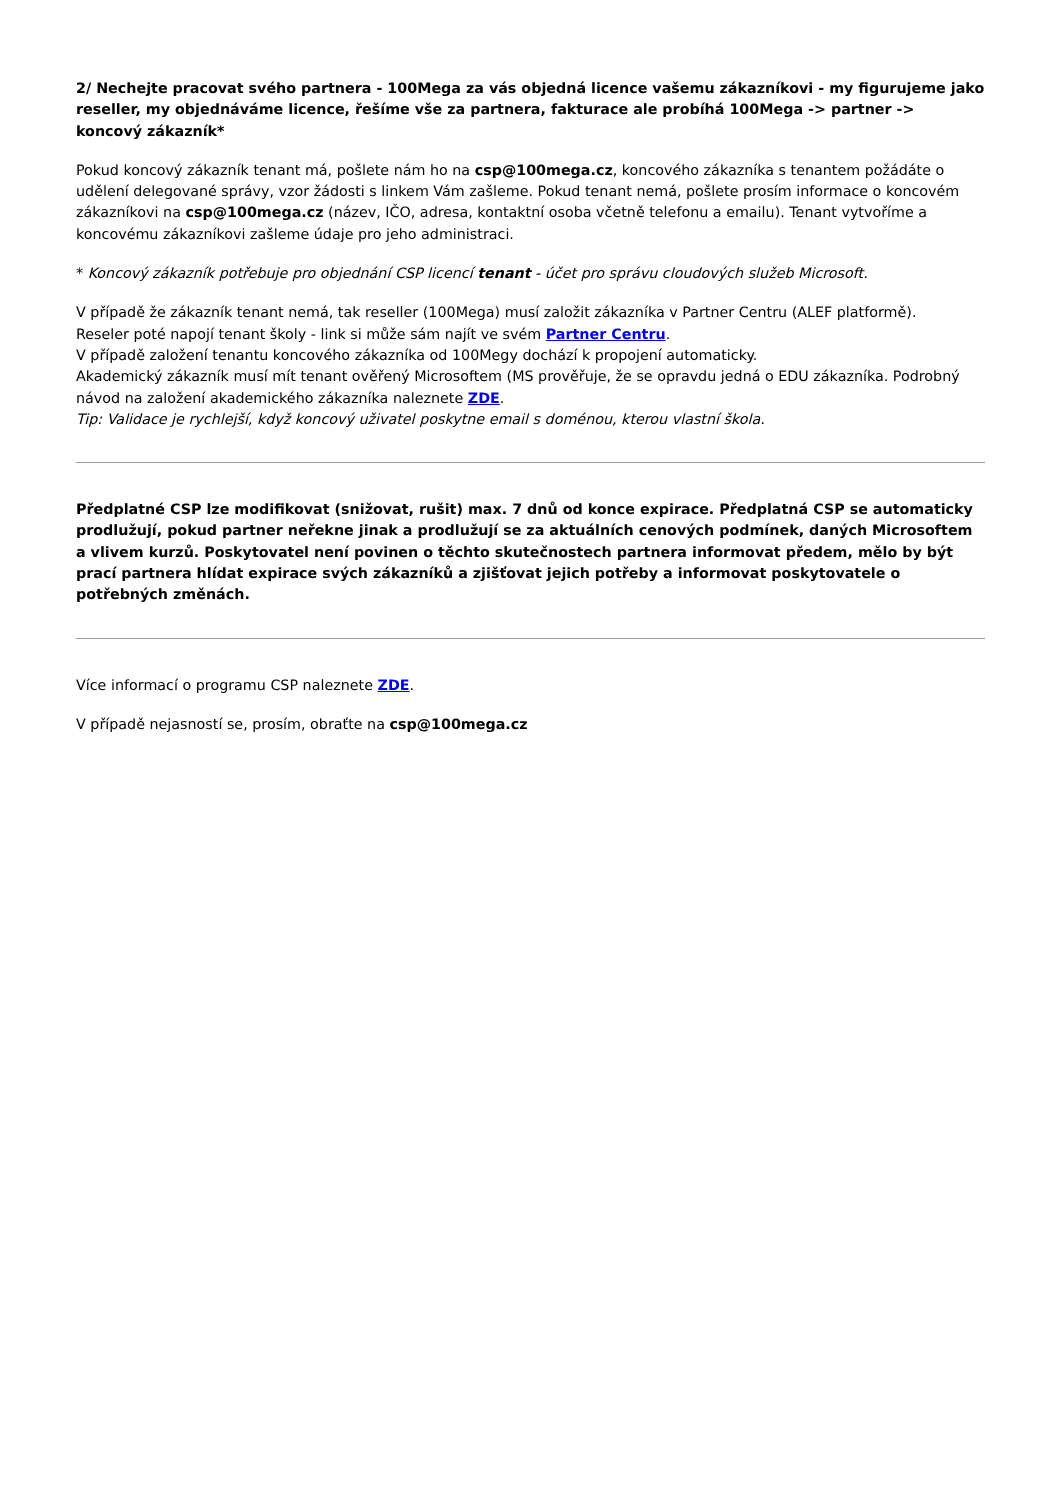2/ Nechejte pracovat svého partnera - 100Mega za vás objedná licence vašemu zákazníkovi - my figurujeme jako reseller, my objednáváme licence, řešíme vše za partnera, fakturace ale probíhá 100Mega -> partner -> koncový zákazník*
Pokud koncový zákazník tenant má, pošlete nám ho na csp@100mega.cz, koncového zákazníka s tenantem požádáte o udělení delegované správy, vzor žádosti s linkem Vám zašleme. Pokud tenant nemá, pošlete prosím informace o koncovém zákazníkovi na csp@100mega.cz (název, IČO, adresa, kontaktní osoba včetně telefonu a emailu). Tenant vytvoříme a koncovému zákazníkovi zašleme údaje pro jeho administraci.
* Koncový zákazník potřebuje pro objednání CSP licencí tenant - účet pro správu cloudových služeb Microsoft.
V případě že zákazník tenant nemá, tak reseller (100Mega) musí založit zákazníka v Partner Centru (ALEF platformě).
Reseler poté napojí tenant školy - link si může sám najít ve svém Partner Centru.
V případě založení tenantu koncového zákazníka od 100Megy dochází k propojení automaticky.
Akademický zákazník musí mít tenant ověřený Microsoftem (MS prověřuje, že se opravdu jedná o EDU zákazníka. Podrobný návod na založení akademického zákazníka naleznete ZDE.
Tip: Validace je rychlejší, když koncový uživatel poskytne email s doménou, kterou vlastní škola.
Předplatné CSP lze modifikovat (snižovat, rušit) max. 7 dnů od konce expirace. Předplatná CSP se automaticky prodlužují, pokud partner neřekne jinak a prodlužují se za aktuálních cenových podmínek, daných Microsoftem a vlivem kurzů. Poskytovatel není povinen o těchto skutečnostech partnera informovat předem, mělo by být prací partnera hlídat expirace svých zákazníků a zjišťovat jejich potřeby a informovat poskytovatele o potřebných změnách.
Více informací o programu CSP naleznete ZDE.
V případě nejasností se, prosím, obraťte na csp@100mega.cz